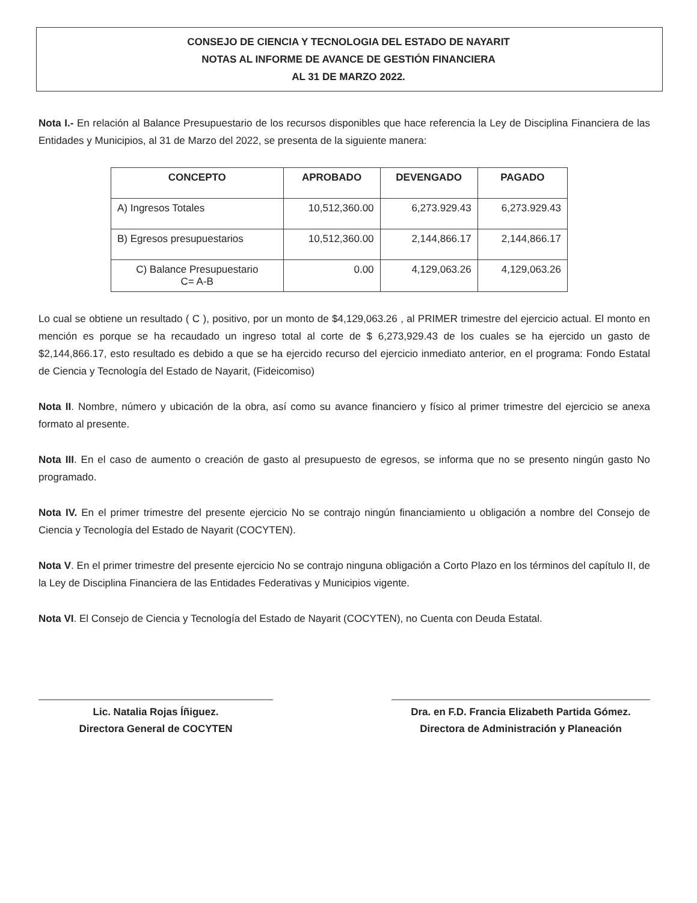CONSEJO DE CIENCIA Y TECNOLOGIA DEL ESTADO DE NAYARIT
NOTAS AL INFORME DE AVANCE DE GESTIÓN FINANCIERA
AL 31 DE MARZO 2022.
Nota I.- En relación al Balance Presupuestario de los recursos disponibles que hace referencia la Ley de Disciplina Financiera de las Entidades y Municipios, al 31 de Marzo del 2022, se presenta de la siguiente manera:
| CONCEPTO | APROBADO | DEVENGADO | PAGADO |
| --- | --- | --- | --- |
| A) Ingresos Totales | 10,512,360.00 | 6,273.929.43 | 6,273.929.43 |
| B) Egresos presupuestarios | 10,512,360.00 | 2,144,866.17 | 2,144,866.17 |
| C) Balance Presupuestario C= A-B | 0.00 | 4,129,063.26 | 4,129,063.26 |
Lo cual se obtiene un resultado ( C ), positivo, por un monto de $4,129,063.26 , al PRIMER trimestre del ejercicio actual. El monto en mención es porque se ha recaudado un ingreso total al corte de $ 6,273,929.43 de los cuales se ha ejercido un gasto de $2,144,866.17, esto resultado es debido a que se ha ejercido recurso del ejercicio inmediato anterior, en el programa: Fondo Estatal de Ciencia y Tecnología del Estado de Nayarit, (Fideicomiso)
Nota II. Nombre, número y ubicación de la obra, así como su avance financiero y físico al primer trimestre del ejercicio se anexa formato al presente.
Nota III. En el caso de aumento o creación de gasto al presupuesto de egresos, se informa que no se presento ningún gasto No programado.
Nota IV. En el primer trimestre del presente ejercicio No se contrajo ningún financiamiento u obligación a nombre del Consejo de Ciencia y Tecnología del Estado de Nayarit (COCYTEN).
Nota V. En el primer trimestre del presente ejercicio No se contrajo ninguna obligación a Corto Plazo en los términos del capítulo II, de la Ley de Disciplina Financiera de las Entidades Federativas y Municipios vigente.
Nota VI. El Consejo de Ciencia y Tecnología del Estado de Nayarit (COCYTEN), no Cuenta con Deuda Estatal.
Lic. Natalia Rojas Íñiguez.
Directora General de COCYTEN
Dra. en F.D. Francia Elizabeth Partida Gómez.
Directora de Administración y Planeación